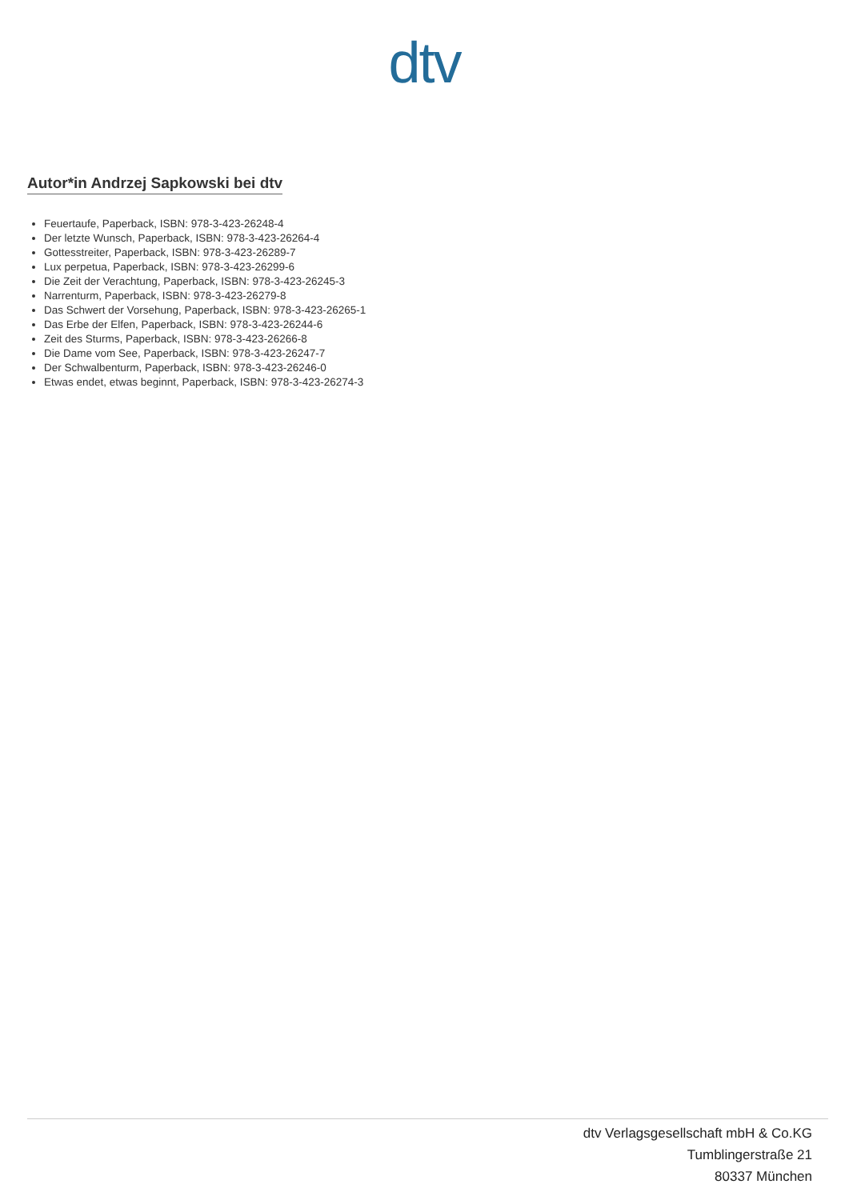dtv
Autor*in Andrzej Sapkowski bei dtv
Feuertaufe, Paperback, ISBN: 978-3-423-26248-4
Der letzte Wunsch, Paperback, ISBN: 978-3-423-26264-4
Gottesstreiter, Paperback, ISBN: 978-3-423-26289-7
Lux perpetua, Paperback, ISBN: 978-3-423-26299-6
Die Zeit der Verachtung, Paperback, ISBN: 978-3-423-26245-3
Narrenturm, Paperback, ISBN: 978-3-423-26279-8
Das Schwert der Vorsehung, Paperback, ISBN: 978-3-423-26265-1
Das Erbe der Elfen, Paperback, ISBN: 978-3-423-26244-6
Zeit des Sturms, Paperback, ISBN: 978-3-423-26266-8
Die Dame vom See, Paperback, ISBN: 978-3-423-26247-7
Der Schwalbenturm, Paperback, ISBN: 978-3-423-26246-0
Etwas endet, etwas beginnt, Paperback, ISBN: 978-3-423-26274-3
dtv Verlagsgesellschaft mbH & Co.KG
Tumblingerstraße 21
80337 München